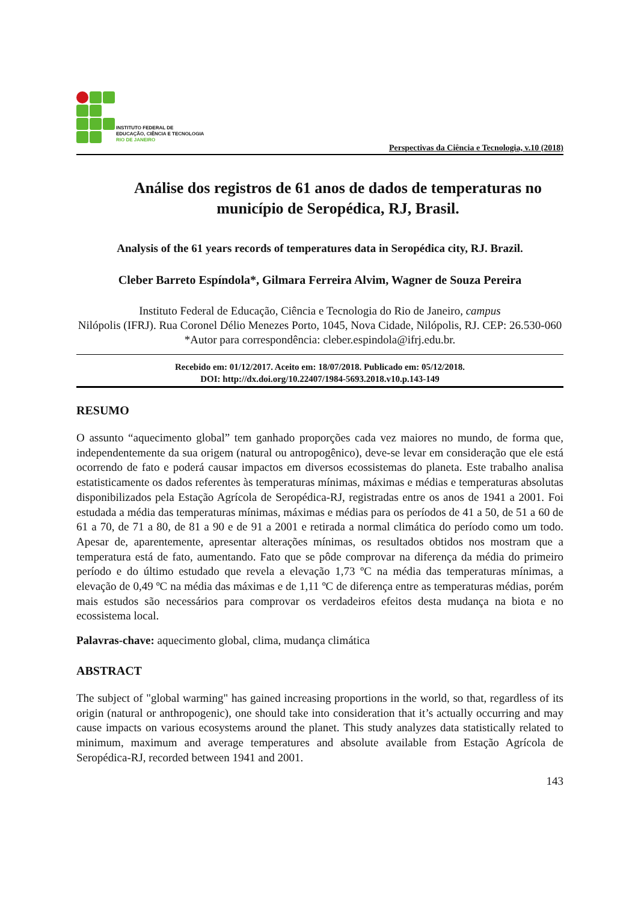INSTITUTO FEDERAL DE
EDUCAÇÃO, CIÊNCIA E TECNOLOGIA
RIO DE JANEIRO
Perspectivas da Ciência e Tecnologia, v.10 (2018)
Análise dos registros de 61 anos de dados de temperaturas no município de Seropédica, RJ, Brasil.
Analysis of the 61 years records of temperatures data in Seropédica city, RJ. Brazil.
Cleber Barreto Espíndola*, Gilmara Ferreira Alvim, Wagner de Souza Pereira
Instituto Federal de Educação, Ciência e Tecnologia do Rio de Janeiro, campus
Nilópolis (IFRJ). Rua Coronel Délio Menezes Porto, 1045, Nova Cidade, Nilópolis, RJ. CEP: 26.530-060
*Autor para correspondência: cleber.espindola@ifrj.edu.br.
Recebido em: 01/12/2017. Aceito em: 18/07/2018. Publicado em: 05/12/2018.
DOI: http://dx.doi.org/10.22407/1984-5693.2018.v10.p.143-149
RESUMO
O assunto “aquecimento global” tem ganhado proporções cada vez maiores no mundo, de forma que, independentemente da sua origem (natural ou antropogênico), deve-se levar em consideração que ele está ocorrendo de fato e poderá causar impactos em diversos ecossistemas do planeta. Este trabalho analisa estatisticamente os dados referentes às temperaturas mínimas, máximas e médias e temperaturas absolutas disponibilizados pela Estação Agrícola de Seropédica-RJ, registradas entre os anos de 1941 a 2001. Foi estudada a média das temperaturas mínimas, máximas e médias para os períodos de 41 a 50, de 51 a 60 de 61 a 70, de 71 a 80, de 81 a 90 e de 91 a 2001 e retirada a normal climática do período como um todo. Apesar de, aparentemente, apresentar alterações mínimas, os resultados obtidos nos mostram que a temperatura está de fato, aumentando. Fato que se pôde comprovar na diferença da média do primeiro período e do último estudado que revela a elevação 1,73 ºC na média das temperaturas mínimas, a elevação de 0,49 ºC na média das máximas e de 1,11 ºC de diferença entre as temperaturas médias, porém mais estudos são necessários para comprovar os verdadeiros efeitos desta mudança na biota e no ecossistema local.
Palavras-chave: aquecimento global, clima, mudança climática
ABSTRACT
The subject of "global warming" has gained increasing proportions in the world, so that, regardless of its origin (natural or anthropogenic), one should take into consideration that it’s actually occurring and may cause impacts on various ecosystems around the planet. This study analyzes data statistically related to minimum, maximum and average temperatures and absolute available from Estação Agrícola de Seropédica-RJ, recorded between 1941 and 2001.
143